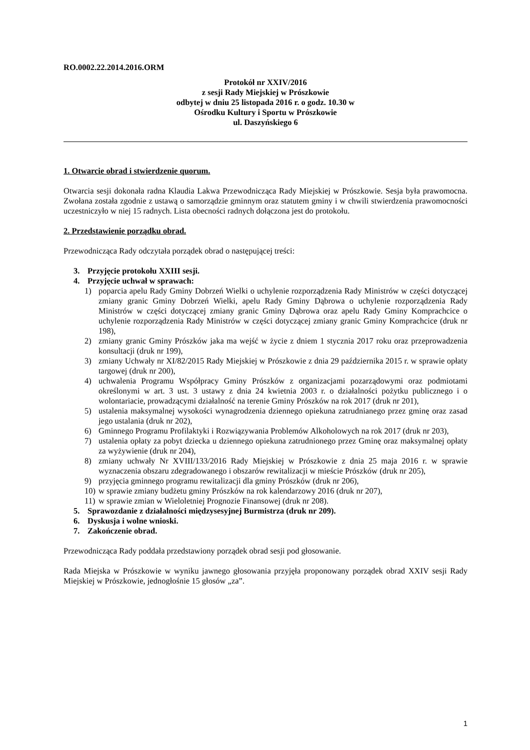RO.0002.22.2014.2016.ORM
Protokół nr XXIV/2016
z sesji Rady Miejskiej w Prószkowie
odbytej w dniu 25 listopada 2016 r. o godz. 10.30 w
Ośrodku Kultury i Sportu w Prószkowie
ul. Daszyńskiego 6
1. Otwarcie obrad i stwierdzenie quorum.
Otwarcia sesji dokonała radna Klaudia Lakwa Przewodnicząca Rady Miejskiej w Prószkowie. Sesja była prawomocna. Zwołana została zgodnie z ustawą o samorządzie gminnym oraz statutem gminy i w chwili stwierdzenia prawomocności uczestniczyło w niej 15 radnych. Lista obecności radnych dołączona jest do protokołu.
2. Przedstawienie porządku obrad.
Przewodnicząca Rady odczytała porządek obrad o następującej treści:
3. Przyjęcie protokołu XXIII sesji.
4. Przyjęcie uchwał w sprawach:
1) poparcia apelu Rady Gminy Dobrzeń Wielki o uchylenie rozporządzenia Rady Ministrów w części dotyczącej zmiany granic Gminy Dobrzeń Wielki, apelu Rady Gminy Dąbrowa o uchylenie rozporządzenia Rady Ministrów w części dotyczącej zmiany granic Gminy Dąbrowa oraz apelu Rady Gminy Komprachcice o uchylenie rozporządzenia Rady Ministrów w części dotyczącej zmiany granic Gminy Komprachcice (druk nr 198),
2) zmiany granic Gminy Prószków jaka ma wejść w życie z dniem 1 stycznia 2017 roku oraz przeprowadzenia konsultacji (druk nr 199),
3) zmiany Uchwały nr XI/82/2015 Rady Miejskiej w Prószkowie z dnia 29 października 2015 r. w sprawie opłaty targowej (druk nr 200),
4) uchwalenia Programu Współpracy Gminy Prószków z organizacjami pozarządowymi oraz podmiotami określonymi w art. 3 ust. 3 ustawy z dnia 24 kwietnia 2003 r. o działalności pożytku publicznego i o wolontariacie, prowadzącymi działalność na terenie Gminy Prószków na rok 2017 (druk nr 201),
5) ustalenia maksymalnej wysokości wynagrodzenia dziennego opiekuna zatrudnianego przez gminę oraz zasad jego ustalania (druk nr 202),
6) Gminnego Programu Profilaktyki i Rozwiązywania Problemów Alkoholowych na rok 2017 (druk nr 203),
7) ustalenia opłaty za pobyt dziecka u dziennego opiekuna zatrudnionego przez Gminę oraz maksymalnej opłaty za wyżywienie (druk nr 204),
8) zmiany uchwały Nr XVIII/133/2016 Rady Miejskiej w Prószkowie z dnia 25 maja 2016 r. w sprawie wyznaczenia obszaru zdegradowanego i obszarów rewitalizacji w mieście Prószków (druk nr 205),
9) przyjęcia gminnego programu rewitalizacji dla gminy Prószków (druk nr 206),
10) w sprawie zmiany budżetu gminy Prószków na rok kalendarzowy 2016 (druk nr 207),
11) w sprawie zmian w Wieloletniej Prognozie Finansowej (druk nr 208).
5. Sprawozdanie z działalności międzysesyjnej Burmistrza (druk nr 209).
6. Dyskusja i wolne wnioski.
7. Zakończenie obrad.
Przewodnicząca Rady poddała przedstawiony porządek obrad sesji pod głosowanie.
Rada Miejska w Prószkowie w wyniku jawnego głosowania przyjęła proponowany porządek obrad XXIV sesji Rady Miejskiej w Prószkowie, jednogłośnie 15 głosów „za”.
1